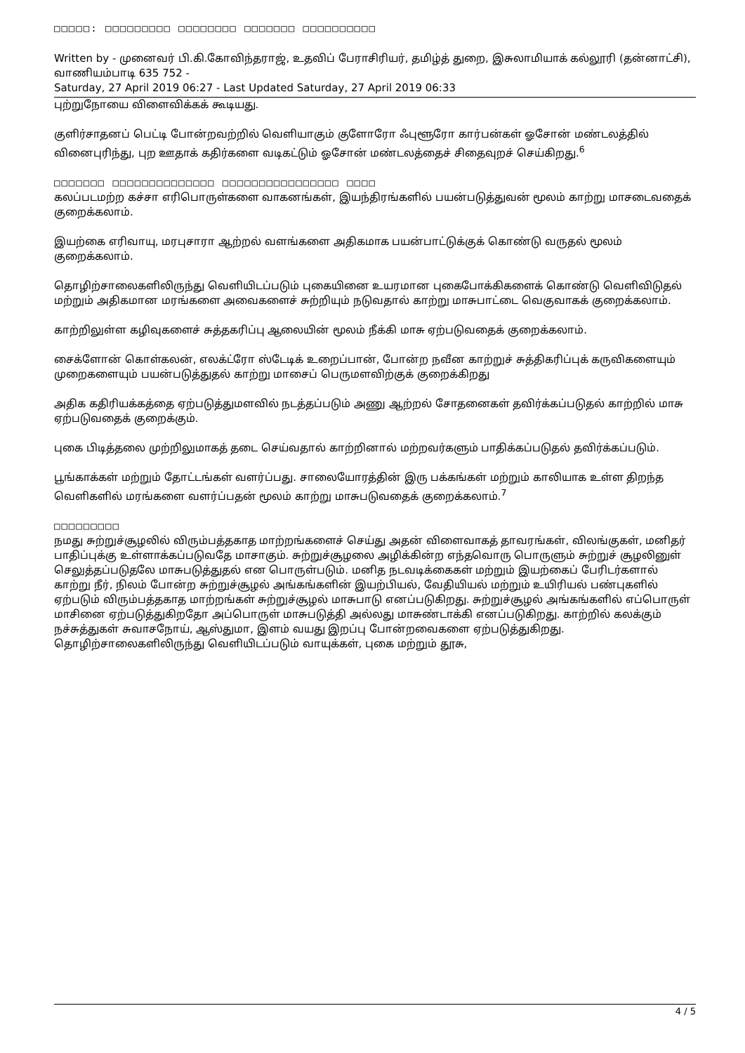□□□□□: □□□□□□□□□ □□□□□□□□ □□□□□□□ □□□□□□□□□□
Written by - முனைவர் பி.கி.கோவிந்தராஜ், உதவிப் பேராசிரியர், தமிழ்த் துறை, இசுலாமியாக் கல்லூரி (தன்னாட்சி), வாணியம்பாடி 635 752 -
Saturday, 27 April 2019 06:27 - Last Updated Saturday, 27 April 2019 06:33
புற்றுநோயை விளைவிக்கக் கூடியது.
குளிர்சாதனப் பெட்டி போன்றவற்றில் வெளியாகும் குளோரோ ஃபுளூரோ கார்பன்கள் ஓசோன் மண்டலத்தில் வினைபுரிந்து, புற ஊதாக் கதிர்களை வடிகட்டும் ஓசோன் மண்டலத்தைச் சிதைவுறச் செய்கிறது.<sup>6</sup>
□□□□□□□ □□□□□□□□□□□□□□ □□□□□□□□□□□□□□□□ □□□□
கலப்படமற்ற கச்சா எரிபொருள்களை வாகனங்கள், இயந்திரங்களில் பயன்படுத்துவன் மூலம் காற்று மாசடைவதைக் குறைக்கலாம்.
இயற்கை எரிவாயு, மரபுசாரா ஆற்றல் வளங்களை அதிகமாக பயன்பாட்டுக்குக் கொண்டு வருதல் மூலம் குறைக்கலாம்.
தொழிற்சாலைகளிலிருந்து வெளியிடப்படும் புகையினை உயரமான புகைபோக்கிகளைக் கொண்டு வெளிவிடுதல் மற்றும் அதிகமான மரங்களை அவைகளைச் சுற்றியும் நடுவதால் காற்று மாசுபாட்டை வெகுவாகக் குறைக்கலாம்.
காற்றிலுள்ள கழிவுகளைச் சுத்தகரிப்பு ஆலையின் மூலம் நீக்கி மாசு ஏற்படுவதைக் குறைக்கலாம்.
சைக்ளோன் கொள்கலன், எலக்ட்ரோ ஸ்டேடிக் உறைப்பான், போன்ற நவீன காற்றுச் சுத்திகரிப்புக் கருவிகளையும் முறைகளையும் பயன்படுத்துதல் காற்று மாசைப் பெருமளவிற்குக் குறைக்கிறது
அதிக கதிரியக்கத்தை ஏற்படுத்துமளவில் நடத்தப்படும் அணு ஆற்றல் சோதனைகள் தவிர்க்கப்படுதல் காற்றில் மாசு ஏற்படுவதைக் குறைக்கும்.
புகை பிடித்தலை முற்றிலுமாகத் தடை செய்வதால் காற்றினால் மற்றவர்களும் பாதிக்கப்படுதல் தவிர்க்கப்படும்.
பூங்காக்கள் மற்றும் தோட்டங்கள் வளர்ப்பது. சாலையோரத்தின் இரு பக்கங்கள் மற்றும் காலியாக உள்ள திறந்த வெளிகளில் மரங்களை வளர்ப்பதன் மூலம் காற்று மாசுபடுவதைக் குறைக்கலாம்.<sup>7</sup>
□□□□□□□□□
நமது சுற்றுச்சூழலில் விரும்பத்தகாத மாற்றங்களைச் செய்து அதன் விளைவாகத் தாவரங்கள், விலங்குகள், மனிதர் பாதிப்புக்கு உள்ளாக்கப்படுவதே மாசாகும். சுற்றுச்சூழலை அழிக்கின்ற எந்தவொரு பொருளும் சுற்றுச் சூழலினுள் செலுத்தப்படுதலே மாசுபடுத்துதல் என பொருள்படும். மனித நடவடிக்கைகள் மற்றும் இயற்கைப் பேரிடர்களால் காற்று நீர், நிலம் போன்ற சுற்றுச்சூழல் அங்கங்களின் இயற்பியல், வேதியியல் மற்றும் உயிரியல் பண்புகளில் ஏற்படும் விரும்பத்தகாத மாற்றங்கள் சுற்றுச்சூழல் மாசுபாடு எனப்படுகிறது. சுற்றுச்சூழல் அங்கங்களில் எப்பொருள் மாசினை ஏற்படுத்துகிறதோ அப்பொருள் மாசுபடுத்தி அல்லது மாசுண்டாக்கி எனப்படுகிறது. காற்றில் கலக்கும் நச்சுத்துகள் சுவாசநோய், ஆஸ்துமா, இளம் வயது இறப்பு போன்றவைகளை ஏற்படுத்துகிறது. தொழிற்சாலைகளிலிருந்து வெளியிடப்படும் வாயுக்கள், புகை மற்றும் தூசு,
4 / 5